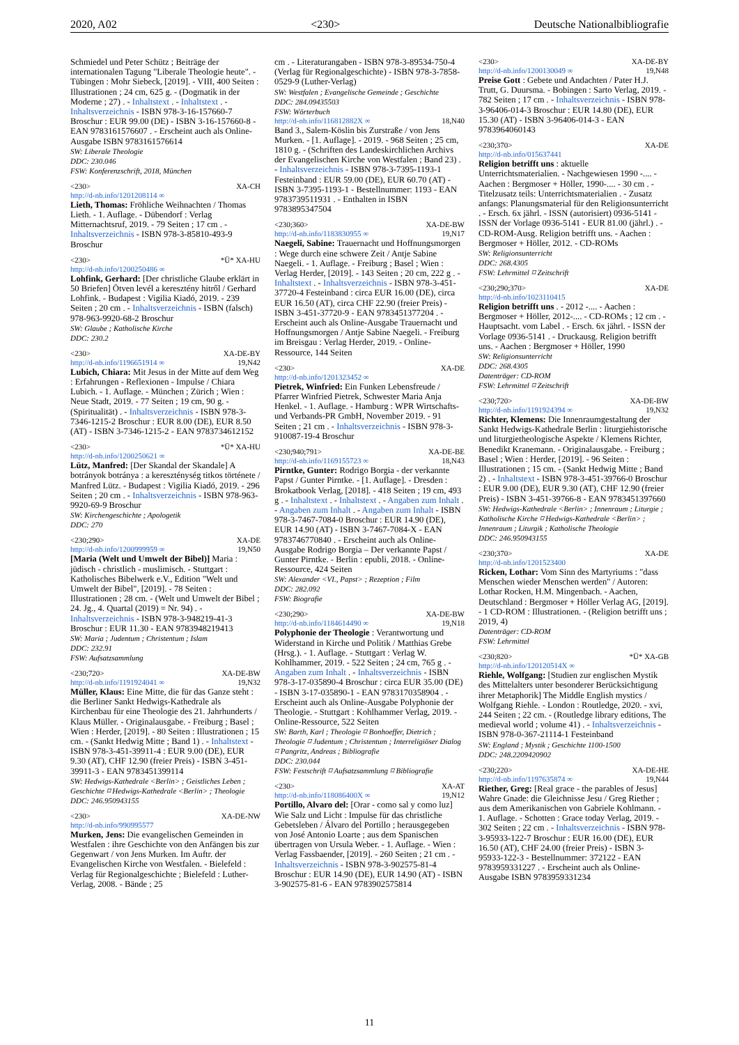2020, A02 <230> Deutsche Nationalbibliografie
Schmiedel und Peter Schütz ; Beiträge der internationalen Tagung "Liberale Theologie heute". - Tübingen : Mohr Siebeck, [2019]. - VIII, 400 Seiten : Illustrationen ; 24 cm, 625 g. - (Dogmatik in der Moderne ; 27) . - Inhaltstext . - Inhaltstext . - Inhaltsverzeichnis - ISBN 978-3-16-157660-7 Broschur : EUR 99.00 (DE) - ISBN 3-16-157660-8 - EAN 9783161576607 . - Erscheint auch als Online-Ausgabe ISBN 9783161576614
SW: Liberale Theologie
DDC: 230.046
FSW: Konferenzschrift, 2018, München
<230> XA-CH
http://d-nb.info/1201208114 ∞
Lieth, Thomas: Fröhliche Weihnachten / Thomas Lieth. - 1. Auflage. - Dübendorf : Verlag Mitternachtsruf, 2019. - 79 Seiten ; 17 cm . - Inhaltsverzeichnis - ISBN 978-3-85810-493-9 Broschur
<230> *Ü* XA-HU
http://d-nb.info/1200250486 ∞
Lohfink, Gerhard: [Der christliche Glaube erklärt in 50 Briefen] Ötven levél a keresztény hitről / Gerhard Lohfink. - Budapest : Vigilia Kiadó, 2019. - 239 Seiten ; 20 cm . - Inhaltsverzeichnis - ISBN (falsch) 978-963-9920-68-2 Broschur
SW: Glaube ; Katholische Kirche
DDC: 230.2
<230> XA-DE-BY
http://d-nb.info/1196651914 ∞ 19,N42
Lubich, Chiara: Mit Jesus in der Mitte auf dem Weg : Erfahrungen - Reflexionen - Impulse / Chiara Lubich. - 1. Auflage. - München ; Zürich ; Wien : Neue Stadt, 2019. - 77 Seiten ; 19 cm, 90 g. - (Spiritualität) . - Inhaltsverzeichnis - ISBN 978-3-7346-1215-2 Broschur : EUR 8.00 (DE), EUR 8.50 (AT) - ISBN 3-7346-1215-2 - EAN 9783734612152
<230> *Ü* XA-HU
http://d-nb.info/1200250621 ∞
Lütz, Manfred: [Der Skandal der Skandale] A botrányok botránya : a kereszténység titkos története / Manfred Lütz. - Budapest : Vigilia Kiadó, 2019. - 296 Seiten ; 20 cm . - Inhaltsverzeichnis - ISBN 978-963-9920-69-9 Broschur
SW: Kirchengeschichte ; Apologetik
DDC: 270
<230;290> XA-DE
http://d-nb.info/1200999959 ∞ 19,N50
[Maria (Welt und Umwelt der Bibel)] Maria : jüdisch - christlich - muslimisch. - Stuttgart : Katholisches Bibelwerk e.V., Edition "Welt und Umwelt der Bibel", [2019]. - 78 Seiten : Illustrationen ; 28 cm. - (Welt und Umwelt der Bibel ; 24. Jg., 4. Quartal (2019) = Nr. 94) . - Inhaltsverzeichnis - ISBN 978-3-948219-41-3 Broschur : EUR 11.30 - EAN 9783948219413
SW: Maria ; Judentum ; Christentum ; Islam
DDC: 232.91
FSW: Aufsatzsammlung
<230;720> XA-DE-BW
http://d-nb.info/1191924041 ∞ 19,N32
Müller, Klaus: Eine Mitte, die für das Ganze steht : die Berliner Sankt Hedwigs-Kathedrale als Kirchenbau für eine Theologie des 21. Jahrhunderts / Klaus Müller. - Originalausgabe. - Freiburg ; Basel ; Wien : Herder, [2019]. - 80 Seiten : Illustrationen ; 15 cm. - (Sankt Hedwig Mitte ; Band 1) . - Inhaltstext - ISBN 978-3-451-39911-4 : EUR 9.00 (DE), EUR 9.30 (AT), CHF 12.90 (freier Preis) - ISBN 3-451-39911-3 - EAN 9783451399114
SW: Hedwigs-Kathedrale <Berlin> ; Geistliches Leben ; Geschichte ⌑ Hedwigs-Kathedrale <Berlin> ; Theologie
DDC: 246.950943155
<230> XA-DE-NW
http://d-nb.info/990995577
Murken, Jens: Die evangelischen Gemeinden in Westfalen : ihre Geschichte von den Anfängen bis zur Gegenwart / von Jens Murken. Im Auftr. der Evangelischen Kirche von Westfalen. - Bielefeld : Verlag für Regionalgeschichte ; Bielefeld : Luther-Verlag, 2008. - Bände ; 25
cm . - Literaturangaben - ISBN 978-3-89534-750-4 (Verlag für Regionalgeschichte) - ISBN 978-3-7858-0529-9 (Luther-Verlag)
SW: Westfalen ; Evangelische Gemeinde ; Geschichte
DDC: 284.09435503
FSW: Wörterbuch
http://d-nb.info/116812882X ∞ 18,N40
Band 3., Salem-Köslin bis Zurstraße / von Jens Murken. - [1. Auflage]. - 2019. - 968 Seiten ; 25 cm, 1810 g. - (Schriften des Landeskirchlichen Archivs der Evangelischen Kirche von Westfalen ; Band 23) . - Inhaltsverzeichnis - ISBN 978-3-7395-1193-1 Festeinband : EUR 59.00 (DE), EUR 60.70 (AT) - ISBN 3-7395-1193-1 - Bestellnummer: 1193 - EAN 9783739511931 . - Enthalten in ISBN 9783895347504
<230;360> XA-DE-BW
http://d-nb.info/1183830955 ∞ 19,N17
Naegeli, Sabine: Trauernacht und Hoffnungsmorgen : Wege durch eine schwere Zeit / Antje Sabine Naegeli. - 1. Auflage. - Freiburg ; Basel ; Wien : Verlag Herder, [2019]. - 143 Seiten ; 20 cm, 222 g . - Inhaltstext . - Inhaltsverzeichnis - ISBN 978-3-451-37720-4 Festeinband : circa EUR 16.00 (DE), circa EUR 16.50 (AT), circa CHF 22.90 (freier Preis) - ISBN 3-451-37720-9 - EAN 9783451377204 . - Erscheint auch als Online-Ausgabe Trauernacht und Hoffnungsmorgen / Antje Sabine Naegeli. - Freiburg im Breisgau : Verlag Herder, 2019. - Online-Ressource, 144 Seiten
<230> XA-DE
http://d-nb.info/1201323452 ∞
Pietrek, Winfried: Ein Funken Lebensfreude / Pfarrer Winfried Pietrek, Schwester Maria Anja Henkel. - 1. Auflage. - Hamburg : WPR Wirtschafts- und Verbands-PR GmbH, November 2019. - 91 Seiten ; 21 cm . - Inhaltsverzeichnis - ISBN 978-3-910087-19-4 Broschur
<230;940;791> XA-DE-BE
http://d-nb.info/1169155723 ∞ 18,N43
Pirntke, Gunter: Rodrigo Borgia - der verkannte Papst / Gunter Pirntke. - [1. Auflage]. - Dresden : Brokatbook Verlag, [2018]. - 418 Seiten ; 19 cm, 493 g . - Inhaltstext . - Inhaltstext . - Angaben zum Inhalt . - Angaben zum Inhalt . - Angaben zum Inhalt - ISBN 978-3-7467-7084-0 Broschur : EUR 14.90 (DE), EUR 14.90 (AT) - ISBN 3-7467-7084-X - EAN 9783746770840 . - Erscheint auch als Online-Ausgabe Rodrigo Borgia – Der verkannte Papst / Gunter Pirntke. - Berlin : epubli, 2018. - Online-Ressource, 424 Seiten
SW: Alexander <VI., Papst> ; Rezeption ; Film
DDC: 282.092
FSW: Biografie
<230;290> XA-DE-BW
http://d-nb.info/1184614490 ∞ 19,N18
Polyphonie der Theologie : Verantwortung und Widerstand in Kirche und Politik / Matthias Grebe (Hrsg.). - 1. Auflage. - Stuttgart : Verlag W. Kohlhammer, 2019. - 522 Seiten ; 24 cm, 765 g . - Angaben zum Inhalt . - Inhaltsverzeichnis - ISBN 978-3-17-035890-4 Broschur : circa EUR 35.00 (DE) - ISBN 3-17-035890-1 - EAN 9783170358904 . - Erscheint auch als Online-Ausgabe Polyphonie der Theologie. - Stuttgart : Kohlhammer Verlag, 2019. - Online-Ressource, 522 Seiten
SW: Barth, Karl ; Theologie ⌑ Bonhoeffer, Dietrich ; Theologie ⌑ Judentum ; Christentum ; Interreligiöser Dialog ⌑ Pangritz, Andreas ; Bibliografie
DDC: 230.044
FSW: Festschrift ⌑ Aufsatzsammlung ⌑ Bibliografie
<230> XA-AT
http://d-nb.info/118086400X ∞ 19,N12
Portillo, Alvaro del: [Orar - como sal y como luz] Wie Salz und Licht : Impulse für das christliche Gebetsleben / Álvaro del Portillo ; herausgegeben von José Antonio Loarte ; aus dem Spanischen übertragen von Ursula Weber. - 1. Auflage. - Wien : Verlag Fassbaender, [2019]. - 260 Seiten ; 21 cm . - Inhaltsverzeichnis - ISBN 978-3-902575-81-4 Broschur : EUR 14.90 (DE), EUR 14.90 (AT) - ISBN 3-902575-81-6 - EAN 9783902575814
<230> XA-DE-BY
http://d-nb.info/1200130049 ∞ 19,N48
Preise Gott : Gebete und Andachten / Pater H.J. Trutt, G. Duursma. - Bobingen : Sarto Verlag, 2019. - 782 Seiten ; 17 cm . - Inhaltsverzeichnis - ISBN 978-3-96406-014-3 Broschur : EUR 14.80 (DE), EUR 15.30 (AT) - ISBN 3-96406-014-3 - EAN 9783964060143
<230;370> XA-DE
http://d-nb.info/015637441
Religion betrifft uns : aktuelle Unterrichtsmaterialien. - Nachgewiesen 1990 -.... - Aachen : Bergmoser + Höller, 1990-.... - 30 cm . - Titelzusatz teils: Unterrichtsmaterialien . - Zusatz anfangs: Planungsmaterial für den Religionsunterricht . - Ersch. 6x jährl. - ISSN (autorisiert) 0936-5141 - ISSN der Vorlage 0936-5141 - EUR 81.00 (jährl.) . - CD-ROM-Ausg. Religion betrifft uns. - Aachen : Bergmoser + Höller, 2012. - CD-ROMs
SW: Religionsunterricht
DDC: 268.4305
FSW: Lehrmittel ⌑ Zeitschrift
<230;290;370> XA-DE
http://d-nb.info/1023110415
Religion betrifft uns . - 2012 -.... - Aachen : Bergmoser + Höller, 2012-.... - CD-ROMs ; 12 cm . - Hauptsacht. vom Label . - Ersch. 6x jährl. - ISSN der Vorlage 0936-5141 . - Druckausg. Religion betrifft uns. - Aachen : Bergmoser + Höller, 1990
SW: Religionsunterricht
DDC: 268.4305
Datenträger: CD-ROM
FSW: Lehrmittel ⌑ Zeitschrift
<230;720> XA-DE-BW
http://d-nb.info/1191924394 ∞ 19,N32
Richter, Klemens: Die Innenraumgestaltung der Sankt Hedwigs-Kathedrale Berlin : liturgiehistorische und liturgietheologische Aspekte / Klemens Richter, Benedikt Kranemann. - Originalausgabe. - Freiburg ; Basel ; Wien : Herder, [2019]. - 96 Seiten : Illustrationen ; 15 cm. - (Sankt Hedwig Mitte ; Band 2) . - Inhaltstext - ISBN 978-3-451-39766-0 Broschur : EUR 9.00 (DE), EUR 9.30 (AT), CHF 12.90 (freier Preis) - ISBN 3-451-39766-8 - EAN 9783451397660
SW: Hedwigs-Kathedrale <Berlin> ; Innenraum ; Liturgie ; Katholische Kirche ⌑ Hedwigs-Kathedrale <Berlin> ; Innenraum ; Liturgik ; Katholische Theologie
DDC: 246.950943155
<230;370> XA-DE
http://d-nb.info/1201523400
Ricken, Lothar: Vom Sinn des Martyriums : "dass Menschen wieder Menschen werden" / Autoren: Lothar Rocken, H.M. Mingenbach. - Aachen, Deutschland : Bergmoser + Höller Verlag AG, [2019]. - 1 CD-ROM : Illustrationen. - (Religion betrifft uns ; 2019, 4)
Datenträger: CD-ROM
FSW: Lehrmittel
<230;820> *Ü* XA-GB
http://d-nb.info/120120514X ∞
Riehle, Wolfgang: [Studien zur englischen Mystik des Mittelalters unter besonderer Berücksichtigung ihrer Metaphorik] The Middle English mystics / Wolfgang Riehle. - London : Routledge, 2020. - xvi, 244 Seiten ; 22 cm. - (Routledge library editions, The medieval world ; volume 41) . - Inhaltsverzeichnis - ISBN 978-0-367-21114-1 Festeinband
SW: England ; Mystik ; Geschichte 1100-1500
DDC: 248.2209420902
<230;220> XA-DE-HE
http://d-nb.info/1197635874 ∞ 19,N44
Riether, Greg: [Real grace - the parables of Jesus] Wahre Gnade: die Gleichnisse Jesu / Greg Riether ; aus dem Amerikanischen von Gabriele Kohlmann. - 1. Auflage. - Schotten : Grace today Verlag, 2019. - 302 Seiten ; 22 cm . - Inhaltsverzeichnis - ISBN 978-3-95933-122-7 Broschur : EUR 16.00 (DE), EUR 16.50 (AT), CHF 24.00 (freier Preis) - ISBN 3-95933-122-3 - Bestellnummer: 372122 - EAN 9783959331227 . - Erscheint auch als Online-Ausgabe ISBN 9783959331234
11